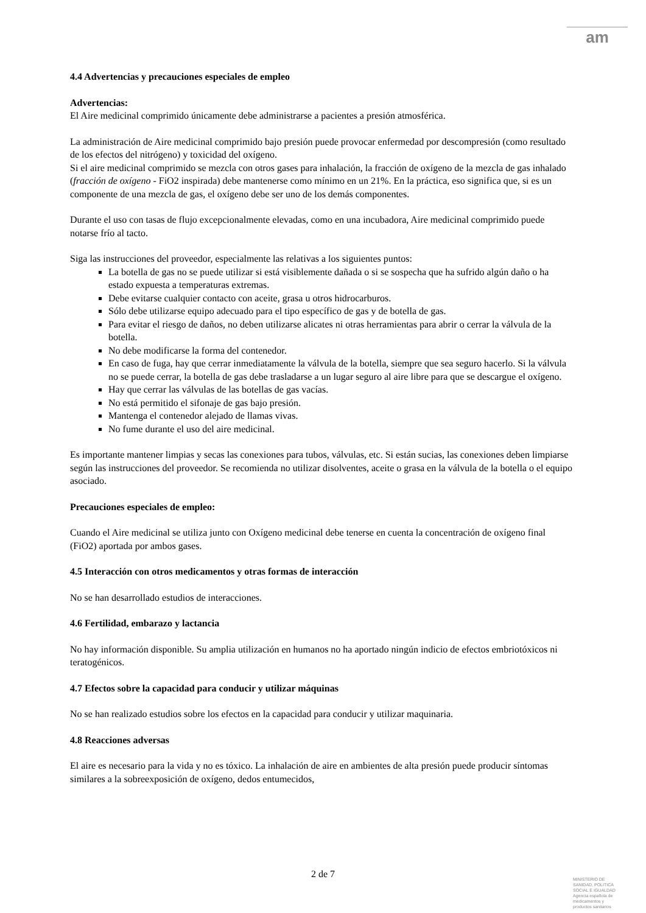am
4.4 Advertencias y precauciones especiales de empleo
Advertencias:
El Aire medicinal comprimido únicamente debe administrarse a pacientes a presión atmosférica.
La administración de Aire medicinal comprimido bajo presión puede provocar enfermedad por descompresión (como resultado de los efectos del nitrógeno) y toxicidad del oxígeno.
Si el aire medicinal comprimido se mezcla con otros gases para inhalación, la fracción de oxígeno de la mezcla de gas inhalado (fracción de oxígeno - FiO2 inspirada) debe mantenerse como mínimo en un 21%. En la práctica, eso significa que, si es un componente de una mezcla de gas, el oxígeno debe ser uno de los demás componentes.
Durante el uso con tasas de flujo excepcionalmente elevadas, como en una incubadora, Aire medicinal comprimido puede notarse frío al tacto.
Siga las instrucciones del proveedor, especialmente las relativas a los siguientes puntos:
La botella de gas no se puede utilizar si está visiblemente dañada o si se sospecha que ha sufrido algún daño o ha estado expuesta a temperaturas extremas.
Debe evitarse cualquier contacto con aceite, grasa u otros hidrocarburos.
Sólo debe utilizarse equipo adecuado para el tipo específico de gas y de botella de gas.
Para evitar el riesgo de daños, no deben utilizarse alicates ni otras herramientas para abrir o cerrar la válvula de la botella.
No debe modificarse la forma del contenedor.
En caso de fuga, hay que cerrar inmediatamente la válvula de la botella, siempre que sea seguro hacerlo. Si la válvula no se puede cerrar, la botella de gas debe trasladarse a un lugar seguro al aire libre para que se descargue el oxígeno.
Hay que cerrar las válvulas de las botellas de gas vacías.
No está permitido el sifonaje de gas bajo presión.
Mantenga el contenedor alejado de llamas vivas.
No fume durante el uso del aire medicinal.
Es importante mantener limpias y secas las conexiones para tubos, válvulas, etc. Si están sucias, las conexiones deben limpiarse según las instrucciones del proveedor. Se recomienda no utilizar disolventes, aceite o grasa en la válvula de la botella o el equipo asociado.
Precauciones especiales de empleo:
Cuando el Aire medicinal se utiliza junto con Oxígeno medicinal debe tenerse en cuenta la concentración de oxígeno final (FiO2) aportada por ambos gases.
4.5 Interacción con otros medicamentos y otras formas de interacción
No se han desarrollado estudios de interacciones.
4.6 Fertilidad, embarazo y lactancia
No hay información disponible. Su amplia utilización en humanos no ha aportado ningún indicio de efectos embriotóxicos ni teratogénicos.
4.7 Efectos sobre la capacidad para conducir y utilizar máquinas
No se han realizado estudios sobre los efectos en la capacidad para conducir y utilizar maquinaria.
4.8 Reacciones adversas
El aire es necesario para la vida y no es tóxico. La inhalación de aire en ambientes de alta presión puede producir síntomas similares a la sobreexposición de oxígeno, dedos entumecidos,
2 de 7
MINISTERIO DE
SANIDAD, POLITICA
SOCIAL E IGUALDAD
Agencia española de
medicamentos y
productos sanitarios